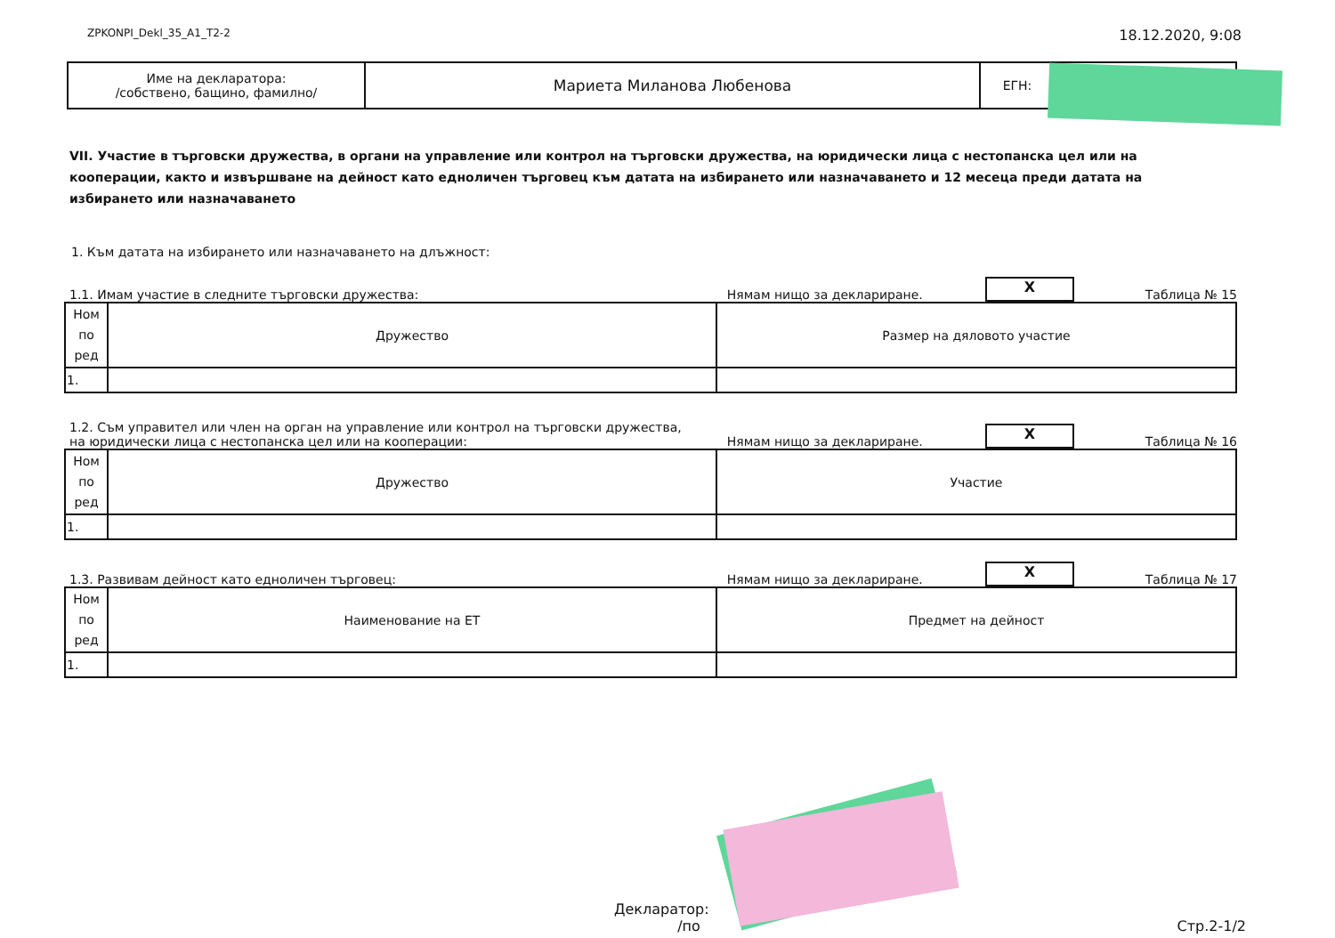ZPKONPI_Dekl_35_A1_T2-2 18.12.2020, 9:08
| Име на декларатора: /собствено, бащино, фамилно/ | Мариета Миланова Любенова | ЕГН: | |
VII. Участие в търговски дружества, в органи на управление или контрол на търговски дружества, на юридически лица с нестопанска цел или на кооперации, както и извършване на дейност като едноличен търговец към датата на избирането или назначаването и 12 месеца преди датата на избирането или назначаването
1. Към датата на избирането или назначаването на длъжност:
1.1. Имам участие в следните търговски дружества: Нямам нищо за деклариране. X Таблица № 15
| Ном по ред | Дружество | Размер на дяловото участие |
| 1. | | |
1.2. Съм управител или член на орган на управление или контрол на търговски дружества,
на юридически лица с нестопанска цел или на кооперации: Нямам нищо за деклариране. X Таблица № 16
| Ном по ред | Дружество | Участие |
| 1. | | |
1.3. Развивам дейност като едноличен търговец: Нямам нищо за деклариране. X Таблица № 17
| Ном по ред | Наименование на ЕТ | Предмет на дейност |
| 1. | | |
Декларатор:
/по Стр.2-1/2